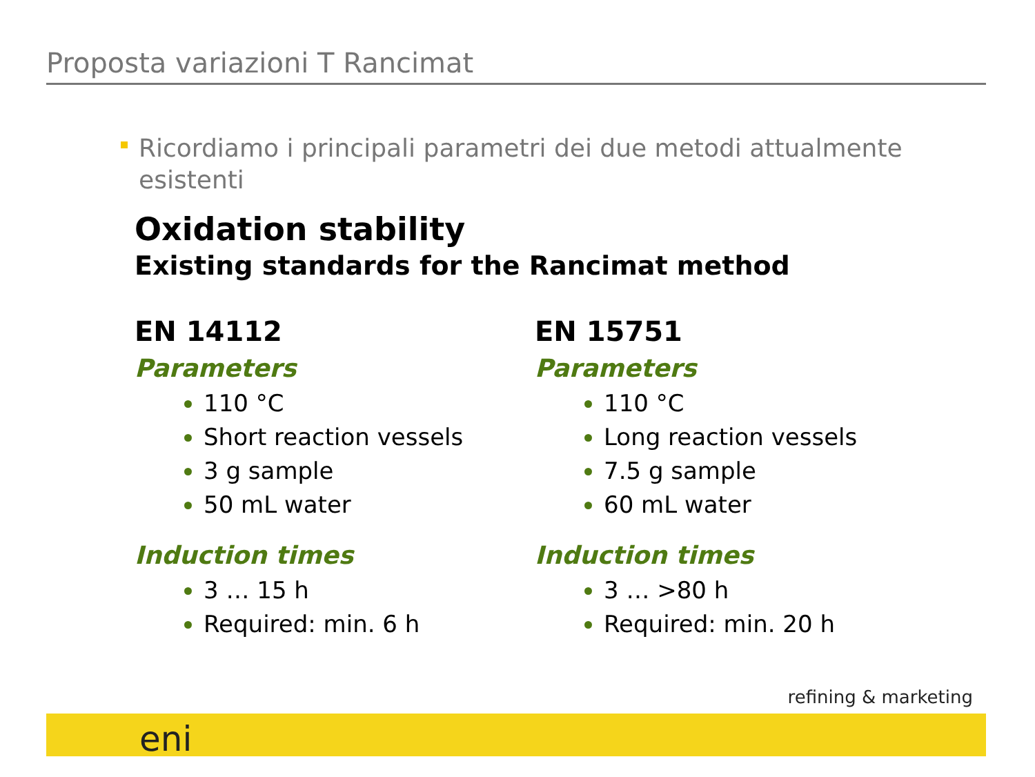Proposta variazioni T Rancimat
Ricordiamo i principali parametri dei due metodi attualmente esistenti
Oxidation stability
Existing standards for the Rancimat method
EN 14112
Parameters
110 °C
Short reaction vessels
3 g sample
50 mL water
Induction times
3 … 15 h
Required: min. 6 h
EN 15751
Parameters
110 °C
Long reaction vessels
7.5 g sample
60 mL water
Induction times
3 … >80 h
Required: min. 20 h
refining & marketing
eni